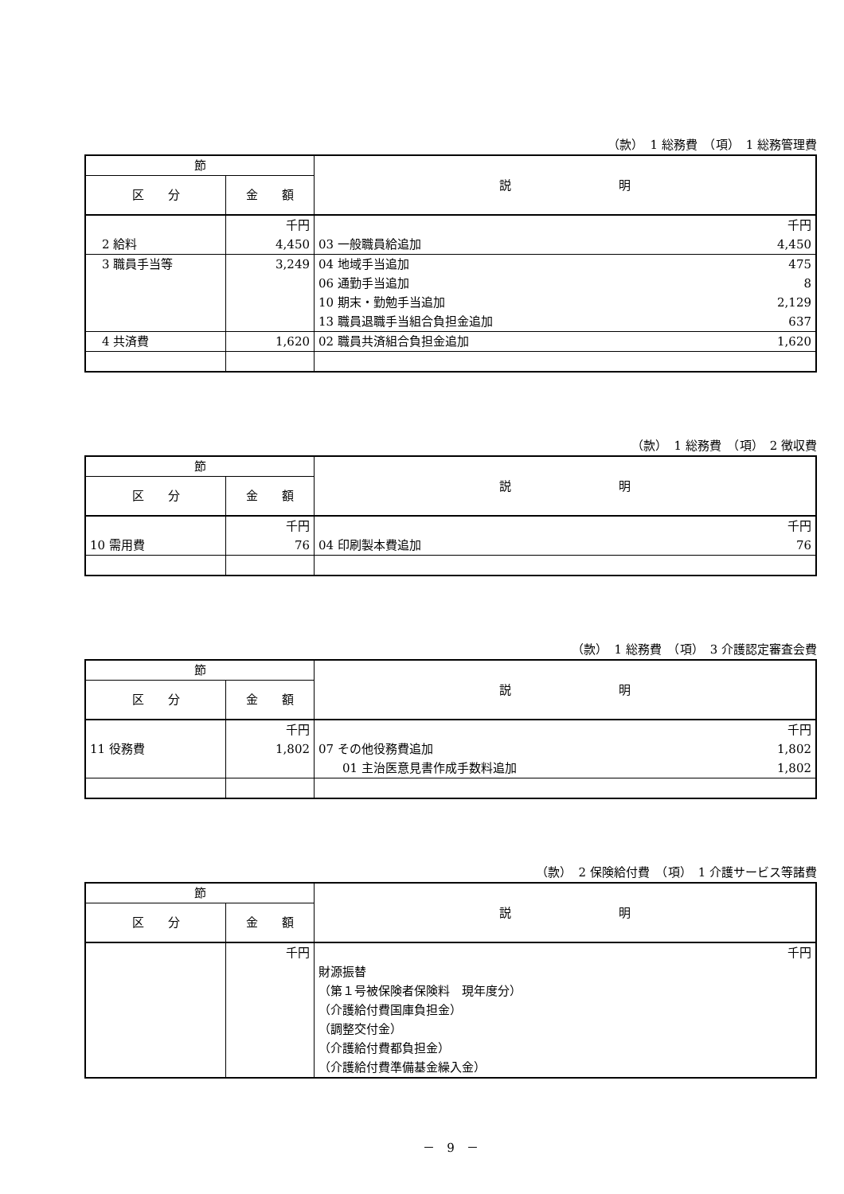（款）　1 総務費　（項）　1 総務管理費
| 節 | | 説 明 |
| --- | --- | --- |
| 区 分 | 金 額 | |
| | 千円 | 千円 |
| 2 給料 | 4,450 | 03 一般職員給追加 4,450 |
| 3 職員手当等 | 3,249 | 04 地域手当追加 475 |
| | | 06 通勤手当追加 8 |
| | | 10 期末・勤勉手当追加 2,129 |
| | | 13 職員退職手当組合負担金追加 637 |
| 4 共済費 | 1,620 | 02 職員共済組合負担金追加 1,620 |
（款）　1 総務費　（項）　2 徴収費
| 節 | | 説 明 |
| --- | --- | --- |
| 区 分 | 金 額 | |
| | 千円 | 千円 |
| 10 需用費 | 76 | 04 印刷製本費追加 76 |
（款）　1 総務費　（項）　3 介護認定審査会費
| 節 | | 説 明 |
| --- | --- | --- |
| 区 分 | 金 額 | |
| | 千円 | 千円 |
| 11 役務費 | 1,802 | 07 その他役務費追加 1,802 |
| | | 01 主治医意見書作成手数料追加 1,802 |
（款）　2 保険給付費　（項）　1 介護サービス等諸費
| 節 | | 説 明 |
| --- | --- | --- |
| 区 分 | 金 額 | |
| | 千円 | 千円 |
| | | 財源振替 |
| | | （第１号被保険者保険料 現年度分） |
| | | （介護給付費国庫負担金） |
| | | （調整交付金） |
| | | （介護給付費都負担金） |
| | | （介護給付費準備基金繰入金） |
－　9　－